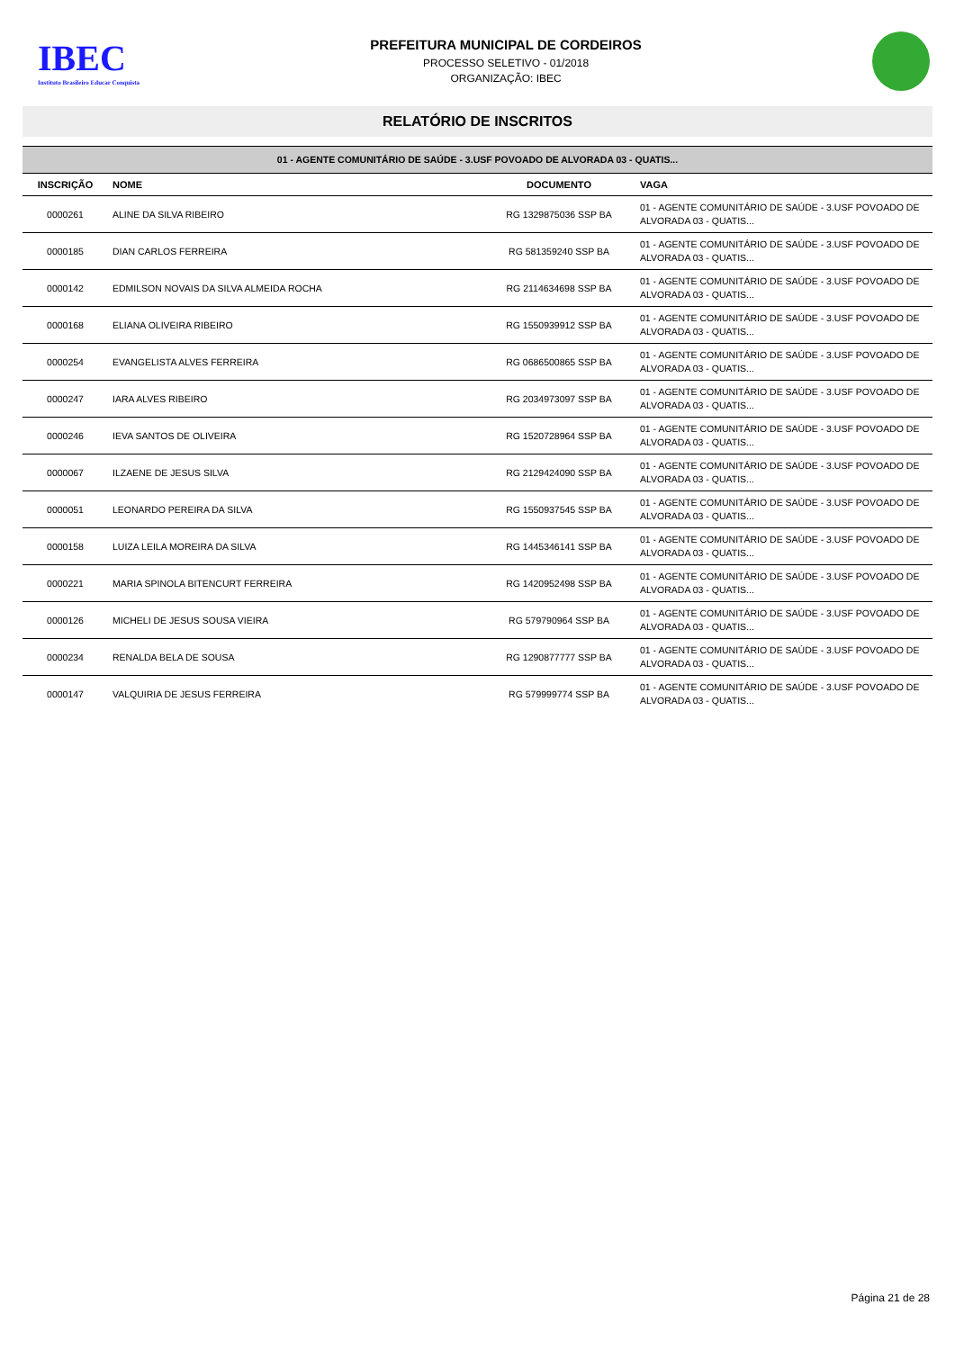IBEC
Instituto Brasileiro Educar Conquista
PREFEITURA MUNICIPAL DE CORDEIROS
PROCESSO SELETIVO - 01/2018
ORGANIZAÇÃO: IBEC
RELATÓRIO DE INSCRITOS
| 01 - AGENTE COMUNITÁRIO DE SAÚDE - 3.USF POVOADO DE ALVORADA 03 - QUATIS... | | | |
| INSCRIÇÃO | NOME | DOCUMENTO | VAGA |
| 0000261 | ALINE DA SILVA RIBEIRO | RG 1329875036 SSP BA | 01 - AGENTE COMUNITÁRIO DE SAÚDE - 3.USF POVOADO DE ALVORADA 03 - QUATIS... |
| 0000185 | DIAN CARLOS FERREIRA | RG 581359240 SSP BA | 01 - AGENTE COMUNITÁRIO DE SAÚDE - 3.USF POVOADO DE ALVORADA 03 - QUATIS... |
| 0000142 | EDMILSON NOVAIS DA SILVA ALMEIDA ROCHA | RG 2114634698 SSP BA | 01 - AGENTE COMUNITÁRIO DE SAÚDE - 3.USF POVOADO DE ALVORADA 03 - QUATIS... |
| 0000168 | ELIANA OLIVEIRA RIBEIRO | RG 1550939912 SSP BA | 01 - AGENTE COMUNITÁRIO DE SAÚDE - 3.USF POVOADO DE ALVORADA 03 - QUATIS... |
| 0000254 | EVANGELISTA ALVES FERREIRA | RG 0686500865 SSP BA | 01 - AGENTE COMUNITÁRIO DE SAÚDE - 3.USF POVOADO DE ALVORADA 03 - QUATIS... |
| 0000247 | IARA ALVES RIBEIRO | RG 2034973097 SSP BA | 01 - AGENTE COMUNITÁRIO DE SAÚDE - 3.USF POVOADO DE ALVORADA 03 - QUATIS... |
| 0000246 | IEVA SANTOS DE OLIVEIRA | RG 1520728964 SSP BA | 01 - AGENTE COMUNITÁRIO DE SAÚDE - 3.USF POVOADO DE ALVORADA 03 - QUATIS... |
| 0000067 | ILZAENE DE JESUS SILVA | RG 2129424090 SSP BA | 01 - AGENTE COMUNITÁRIO DE SAÚDE - 3.USF POVOADO DE ALVORADA 03 - QUATIS... |
| 0000051 | LEONARDO PEREIRA DA SILVA | RG 1550937545 SSP BA | 01 - AGENTE COMUNITÁRIO DE SAÚDE - 3.USF POVOADO DE ALVORADA 03 - QUATIS... |
| 0000158 | LUIZA LEILA MOREIRA DA SILVA | RG 1445346141 SSP BA | 01 - AGENTE COMUNITÁRIO DE SAÚDE - 3.USF POVOADO DE ALVORADA 03 - QUATIS... |
| 0000221 | MARIA SPINOLA BITENCURT FERREIRA | RG 1420952498 SSP BA | 01 - AGENTE COMUNITÁRIO DE SAÚDE - 3.USF POVOADO DE ALVORADA 03 - QUATIS... |
| 0000126 | MICHELI DE JESUS SOUSA VIEIRA | RG 579790964 SSP BA | 01 - AGENTE COMUNITÁRIO DE SAÚDE - 3.USF POVOADO DE ALVORADA 03 - QUATIS... |
| 0000234 | RENALDA BELA DE SOUSA | RG 1290877777 SSP BA | 01 - AGENTE COMUNITÁRIO DE SAÚDE - 3.USF POVOADO DE ALVORADA 03 - QUATIS... |
| 0000147 | VALQUIRIA DE JESUS FERREIRA | RG 579999774 SSP BA | 01 - AGENTE COMUNITÁRIO DE SAÚDE - 3.USF POVOADO DE ALVORADA 03 - QUATIS... |
Página 21 de 28